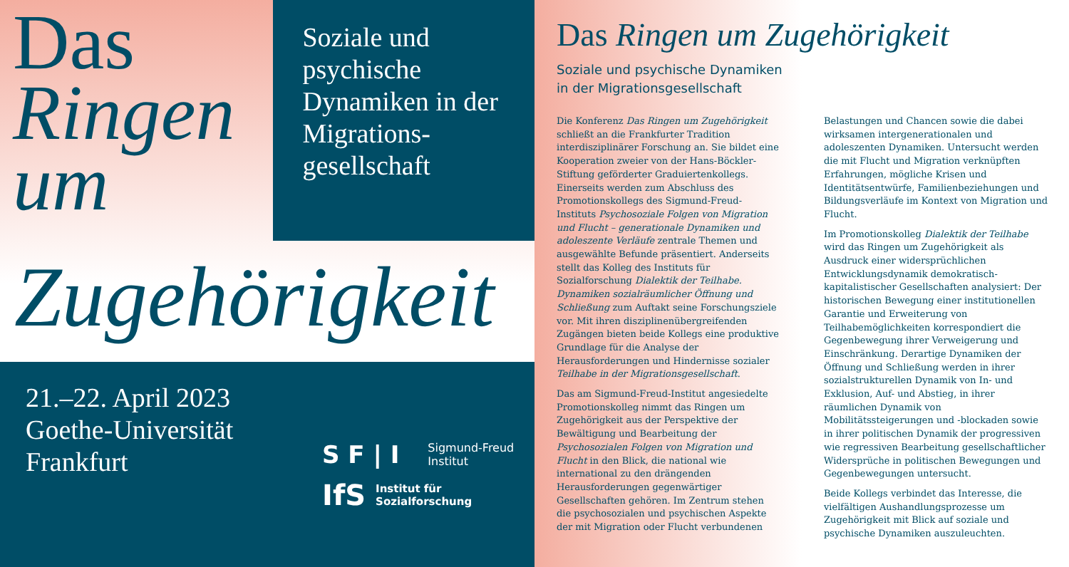Das
Ringen
um
Soziale und psychische Dynamiken in der Migrations-gesellschaft
Zugehörigkeit
21.–22. April 2023
Goethe-Universität
Frankfurt
S F | I Sigmund-Freud
Institut
IfS Institut für
Sozialforschung
Das Ringen um Zugehörigkeit
Soziale und psychische Dynamiken
in der Migrationsgesellschaft
Die Konferenz Das Ringen um Zugehörigkeit schließt an die Frankfurter Tradition interdisziplinärer Forschung an. Sie bildet eine Kooperation zweier von der Hans-Böckler-Stiftung geförderter Graduiertenkollegs. Einerseits werden zum Abschluss des Promotionskollegs des Sigmund-Freud-Instituts Psychosoziale Folgen von Migration und Flucht – generationale Dynamiken und adoleszente Verläufe zentrale Themen und ausgewählte Befunde präsentiert. Anderseits stellt das Kolleg des Instituts für Sozialforschung Dialektik der Teilhabe. Dynamiken sozialräumlicher Öffnung und Schließung zum Auftakt seine Forschungsziele vor. Mit ihren disziplinenübergreifenden Zugängen bieten beide Kollegs eine produktive Grundlage für die Analyse der Herausforderungen und Hindernisse sozialer Teilhabe in der Migrationsgesellschaft.
Das am Sigmund-Freud-Institut angesiedelte Promotionskolleg nimmt das Ringen um Zugehörigkeit aus der Perspektive der Bewältigung und Bearbeitung der Psychosozialen Folgen von Migration und Flucht in den Blick, die national wie international zu den drängenden Herausforderungen gegenwärtiger Gesellschaften gehören. Im Zentrum stehen die psychosozialen und psychischen Aspekte der mit Migration oder Flucht verbundenen Belastungen und Chancen sowie die dabei wirksamen intergenerationalen und adoleszenten Dynamiken. Untersucht werden die mit Flucht und Migration verknüpften Erfahrungen, mögliche Krisen und Identitätsentwürfe, Familienbeziehungen und Bildungsverläufe im Kontext von Migration und Flucht.
Im Promotionskolleg Dialektik der Teilhabe wird das Ringen um Zugehörigkeit als Ausdruck einer widersprüchlichen Entwicklungsdynamik demokratisch-kapitalistischer Gesellschaften analysiert: Der historischen Bewegung einer institutionellen Garantie und Erweiterung von Teilhabemöglichkeiten korrespondiert die Gegenbewegung ihrer Verweigerung und Einschränkung. Derartige Dynamiken der Öffnung und Schließung werden in ihrer sozialstrukturellen Dynamik von In- und Exklusion, Auf- und Abstieg, in ihrer räumlichen Dynamik von Mobilitätssteigerungen und -blockaden sowie in ihrer politischen Dynamik der progressiven wie regressiven Bearbeitung gesellschaftlicher Widersprüche in politischen Bewegungen und Gegenbewegungen untersucht.
Beide Kollegs verbindet das Interesse, die vielfältigen Aushandlungsprozesse um Zugehörigkeit mit Blick auf soziale und psychische Dynamiken auszuleuchten.